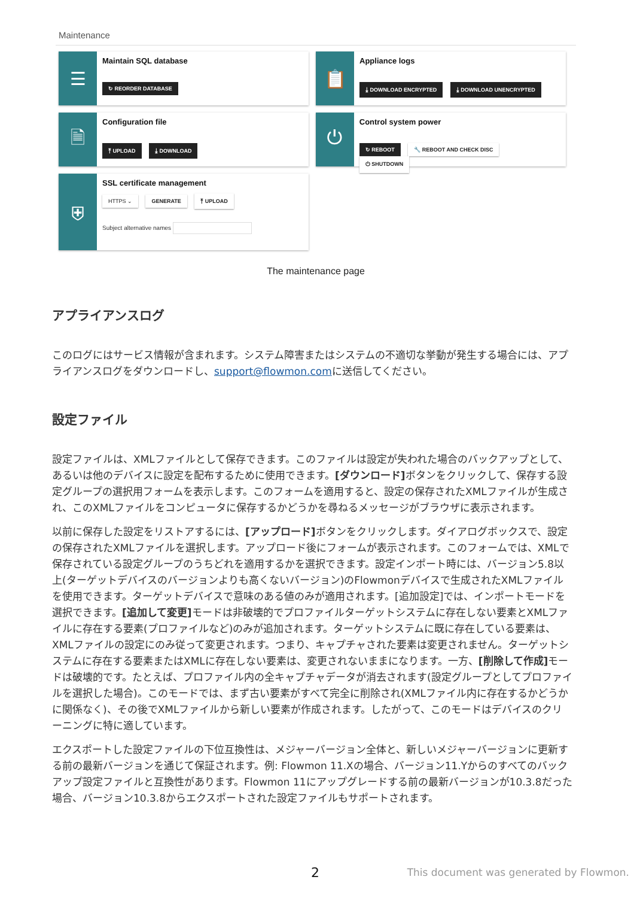Maintenance
☰
Maintain SQL database
↻ REORDER DATABASE
📋
Appliance logs
⤓ DOWNLOAD ENCRYPTED ⤓ DOWNLOAD UNENCRYPTED
🗎
Configuration file
⤒ UPLOAD ⤓ DOWNLOAD
⏻
Control system power
↻ REBOOT 🔧 REBOOT AND CHECK DISC ⏻ SHUTDOWN
⛨
SSL certificate management
HTTPS ⌄ GENERATE ⤒ UPLOAD
Subject alternative names
The maintenance page
アプライアンスログ
このログにはサービス情報が含まれます。システム障害またはシステムの不適切な挙動が発生する場合には、アプライアンスログをダウンロードし、support@flowmon.comに送信してください。
設定ファイル
設定ファイルは、XMLファイルとして保存できます。このファイルは設定が失われた場合のバックアップとして、あるいは他のデバイスに設定を配布するために使用できます。[ダウンロード] ボタンをクリックして、保存する設定グループの選択用フォームを表示します。このフォームを適用すると、設定の保存されたXMLファイルが生成され、このXMLファイルをコンピュータに保存するかどうかを尋ねるメッセージがブラウザに表示されます。
以前に保存した設定をリストアするには、[アップロード] ボタンをクリックします。ダイアログボックスで、設定の保存されたXMLファイルを選択します。アップロード後にフォームが表示されます。このフォームでは、XMLで保存されている設定グループのうちどれを適用するかを選択できます。設定インポート時には、バージョン5.8以上(ターゲットデバイスのバージョンよりも高くないバージョン)のFlowmonデバイスで生成されたXMLファイルを使用できます。ターゲットデバイスで意味のある値のみが適用されます。[追加設定]では、インポートモードを選択できます。[追加して変更] モードは非破壊的でプロファイルターゲットシステムに存在しない要素とXMLファイルに存在する要素(プロファイルなど)のみが追加されます。ターゲットシステムに既に存在している要素は、XMLファイルの設定にのみ従って変更されます。つまり、キャプチャされた要素は変更されません。ターゲットシステムに存在する要素またはXMLに存在しない要素は、変更されないままになります。一方、[削除して作成] モードは破壊的です。たとえば、プロファイル内の全キャプチャデータが消去されます(設定グループとしてプロファイルを選択した場合)。このモードでは、まず古い要素がすべて完全に削除され(XMLファイル内に存在するかどうかに関係なく)、その後でXMLファイルから新しい要素が作成されます。したがって、このモードはデバイスのクリーニングに特に適しています。
エクスポートした設定ファイルの下位互換性は、メジャーバージョン全体と、新しいメジャーバージョンに更新する前の最新バージョンを通じて保証されます。例: Flowmon 11.Xの場合、バージョン11.Yからのすべてのバックアップ設定ファイルと互換性があります。Flowmon 11にアップグレードする前の最新バージョンが10.3.8だった場合、バージョン10.3.8からエクスポートされた設定ファイルもサポートされます。
2
This document was generated by Flowmon.